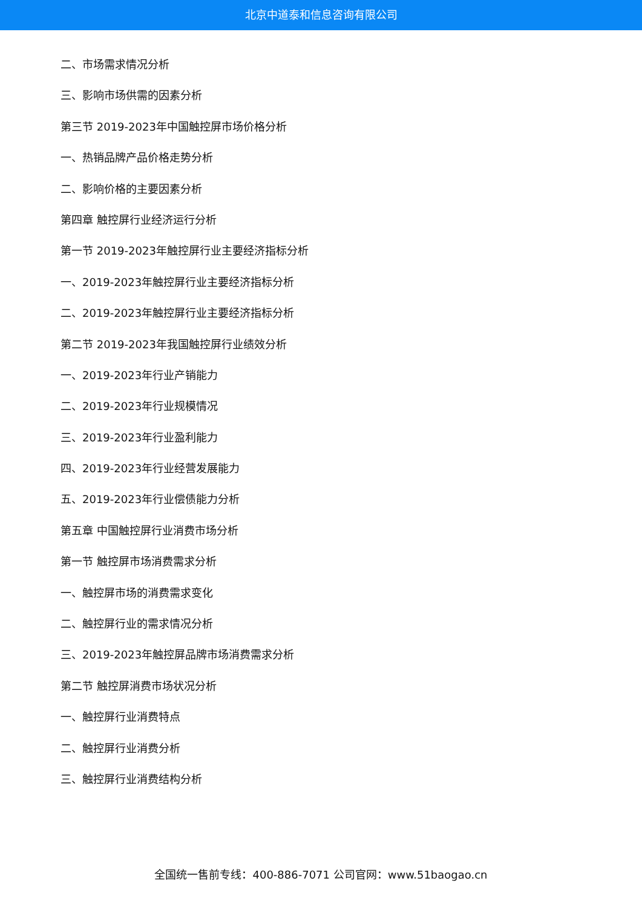北京中道泰和信息咨询有限公司
二、市场需求情况分析
三、影响市场供需的因素分析
第三节 2019-2023年中国触控屏市场价格分析
一、热销品牌产品价格走势分析
二、影响价格的主要因素分析
第四章 触控屏行业经济运行分析
第一节 2019-2023年触控屏行业主要经济指标分析
一、2019-2023年触控屏行业主要经济指标分析
二、2019-2023年触控屏行业主要经济指标分析
第二节 2019-2023年我国触控屏行业绩效分析
一、2019-2023年行业产销能力
二、2019-2023年行业规模情况
三、2019-2023年行业盈利能力
四、2019-2023年行业经营发展能力
五、2019-2023年行业偿债能力分析
第五章 中国触控屏行业消费市场分析
第一节 触控屏市场消费需求分析
一、触控屏市场的消费需求变化
二、触控屏行业的需求情况分析
三、2019-2023年触控屏品牌市场消费需求分析
第二节 触控屏消费市场状况分析
一、触控屏行业消费特点
二、触控屏行业消费分析
三、触控屏行业消费结构分析
全国统一售前专线：400-886-7071 公司官网：www.51baogao.cn